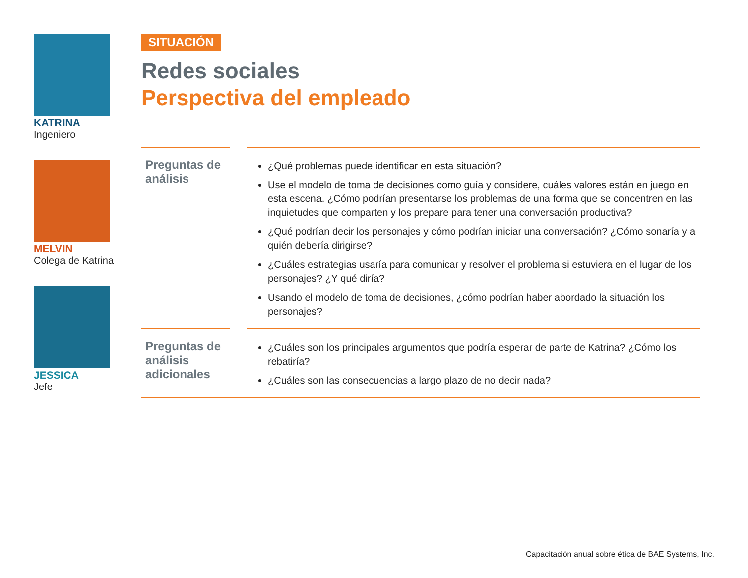KATRINA
Ingeniero
MELVIN
Colega de Katrina
JESSICA
Jefe
SITUACIÓN
Redes sociales
Perspectiva del empleado
Preguntas de análisis
¿Qué problemas puede identificar en esta situación?
Use el modelo de toma de decisiones como guía y considere, cuáles valores están en juego en esta escena. ¿Cómo podrían presentarse los problemas de una forma que se concentren en las inquietudes que comparten y los prepare para tener una conversación productiva?
¿Qué podrían decir los personajes y cómo podrían iniciar una conversación? ¿Cómo sonaría y a quién debería dirigirse?
¿Cuáles estrategias usaría para comunicar y resolver el problema si estuviera en el lugar de los personajes? ¿Y qué diría?
Usando el modelo de toma de decisiones, ¿cómo podrían haber abordado la situación los personajes?
Preguntas de análisis adicionales
¿Cuáles son los principales argumentos que podría esperar de parte de Katrina? ¿Cómo los rebatiría?
¿Cuáles son las consecuencias a largo plazo de no decir nada?
Capacitación anual sobre ética de BAE Systems, Inc.